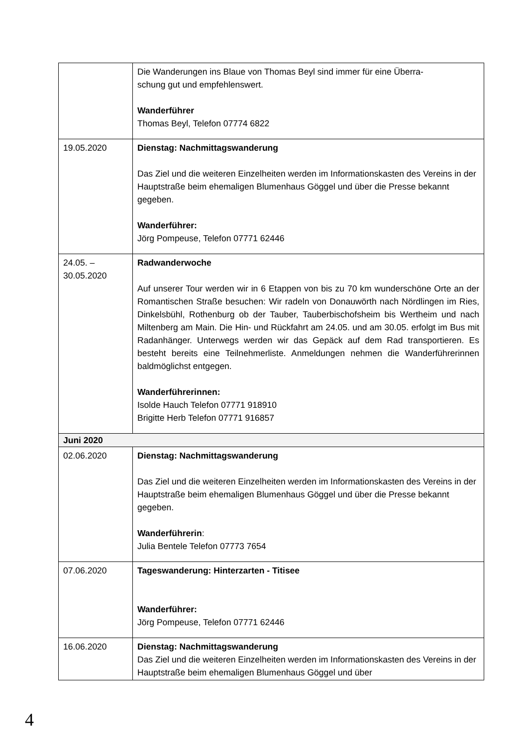| | Die Wanderungen ins Blaue von Thomas Beyl sind immer für eine Überra- schung gut und empfehlenswert. Wanderführer Thomas Beyl, Telefon 07774 6822 |
| 19.05.2020 | Dienstag: Nachmittagswanderung Das Ziel und die weiteren Einzelheiten werden im Informationskasten des Vereins in der Hauptstraße beim ehemaligen Blumenhaus Göggel und über die Presse bekannt gegeben. Wanderführer: Jörg Pompeuse, Telefon 07771 62446 |
| 24.05. – 30.05.2020 | Radwanderwoche Auf unserer Tour werden wir in 6 Etappen von bis zu 70 km wunderschöne Orte an der Romantischen Straße besuchen: Wir radeln von Donauwörth nach Nördlingen im Ries, Dinkelsbühl, Rothenburg ob der Tauber, Tauberbischofsheim bis Wertheim und nach Miltenberg am Main. Die Hin- und Rückfahrt am 24.05. und am 30.05. erfolgt im Bus mit Radanhänger. Unterwegs werden wir das Gepäck auf dem Rad transportieren. Es besteht bereits eine Teilnehmerliste. Anmeldungen nehmen die Wanderführerinnen baldmöglichst entgegen. Wanderführerinnen: Isolde Hauch Telefon 07771 918910 Brigitte Herb Telefon 07771 916857 |
| Juni 2020 | |
| 02.06.2020 | Dienstag: Nachmittagswanderung Das Ziel und die weiteren Einzelheiten werden im Informationskasten des Vereins in der Hauptstraße beim ehemaligen Blumenhaus Göggel und über die Presse bekannt gegeben. Wanderführerin : Julia Bentele Telefon 07773 7654 |
| 07.06.2020 | Tageswanderung: Hinterzarten - Titisee Wanderführer: Jörg Pompeuse, Telefon 07771 62446 |
| 16.06.2020 | Dienstag: Nachmittagswanderung Das Ziel und die weiteren Einzelheiten werden im Informationskasten des Vereins in der Hauptstraße beim ehemaligen Blumenhaus Göggel und über |
4